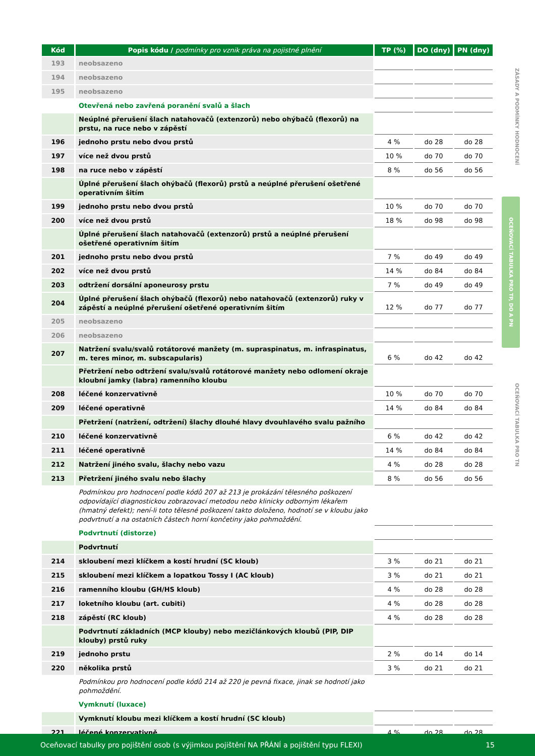| Kód | Popis kódu / podmínky pro vznik práva na pojistné plnění | TP (%) | DO (dny) | PN (dny) |
| --- | --- | --- | --- | --- |
| 193 | neobsazeno | | | |
| 194 | neobsazeno | | | |
| 195 | neobsazeno | | | |
| | Otevřená nebo zavřená poranění svalů a šlach | | | |
| | Neúplné přerušení šlach natahovačů (extenzorů) nebo ohýbačů (flexorů) na prstu, na ruce nebo v zápěstí | | | |
| 196 | jednoho prstu nebo dvou prstů | 4 % | do 28 | do 28 |
| 197 | více než dvou prstů | 10 % | do 70 | do 70 |
| 198 | na ruce nebo v zápěstí | 8 % | do 56 | do 56 |
| | Úplné přerušení šlach ohýbačů (flexorů) prstů a neúplné přerušení ošetřené operativním šitím | | | |
| 199 | jednoho prstu nebo dvou prstů | 10 % | do 70 | do 70 |
| 200 | více než dvou prstů | 18 % | do 98 | do 98 |
| | Úplné přerušení šlach natahovačů (extenzorů) prstů a neúplné přerušení ošetřené operativním šitím | | | |
| 201 | jednoho prstu nebo dvou prstů | 7 % | do 49 | do 49 |
| 202 | více než dvou prstů | 14 % | do 84 | do 84 |
| 203 | odtržení dorsální aponeurosy prstu | 7 % | do 49 | do 49 |
| 204 | Úplné přerušení šlach ohýbačů (flexorů) nebo natahovačů (extenzorů) ruky v zápěstí a neúplné přerušení ošetřené operativním šitím | 12 % | do 77 | do 77 |
| 205 | neobsazeno | | | |
| 206 | neobsazeno | | | |
| 207 | Natržení svalu/svalů rotátorové manžety (m. supraspinatus, m. infraspinatus, m. teres minor, m. subscapularis) | 6 % | do 42 | do 42 |
| | Přetržení nebo odtržení svalu/svalů rotátorové manžety nebo odlomení okraje kloubní jamky (labra) ramenního kloubu | | | |
| 208 | léčené konzervativně | 10 % | do 70 | do 70 |
| 209 | léčené operativně | 14 % | do 84 | do 84 |
| | Přetržení (natržení, odtržení) šlachy dlouhé hlavy dvouhlavého svalu pažního | | | |
| 210 | léčené konzervativně | 6 % | do 42 | do 42 |
| 211 | léčené operativně | 14 % | do 84 | do 84 |
| 212 | Natržení jiného svalu, šlachy nebo vazu | 4 % | do 28 | do 28 |
| 213 | Přetržení jiného svalu nebo šlachy | 8 % | do 56 | do 56 |
| | Podmínkou pro hodnocení podle kódů 207 až 213 je prokázání tělesného poškození odpovídající diagnostickou zobrazovací metodou nebo klinicky odborným lékařem (hmatný defekt); není-li toto tělesné poškození takto doloženo, hodnotí se v kloubu jako podvrtnutí a na ostatních částech horní končetiny jako pohmoždění. | | | |
| | Podvrtnutí (distorze) | | | |
| | Podvrtnutí | | | |
| 214 | skloubení mezi klíčkem a kostí hrudní (SC kloub) | 3 % | do 21 | do 21 |
| 215 | skloubení mezi klíčkem a lopatkou Tossy I (AC kloub) | 3 % | do 21 | do 21 |
| 216 | ramenního kloubu (GH/HS kloub) | 4 % | do 28 | do 28 |
| 217 | loketního kloubu (art. cubiti) | 4 % | do 28 | do 28 |
| 218 | zápěstí (RC kloub) | 4 % | do 28 | do 28 |
| | Podvrtnutí základních (MCP klouby) nebo mezičlánkových kloubů (PIP, DIP klouby) prstů ruky | | | |
| 219 | jednoho prstu | 2 % | do 14 | do 14 |
| 220 | několika prstů | 3 % | do 21 | do 21 |
| | Podmínkou pro hodnocení podle kódů 214 až 220 je pevná fixace, jinak se hodnotí jako pohmoždění. | | | |
| | Vymknutí (luxace) | | | |
| | Vymknutí kloubu mezi klíčkem a kostí hrudní (SC kloub) | | | |
| 221 | léčené konzervativně | 4 % | do 28 | do 28 |
ZÁSADY A PODMÍNKY HODNOCENÍ
OCEŇOVACÍ TABULKA PRO TP, DO A PN
OCEŇOVACÍ TABULKA PRO TN
Oceňovací tabulky pro pojištění osob (s výjimkou pojištění NA PŘÁNÍ a pojištění typu FLEXI) 15